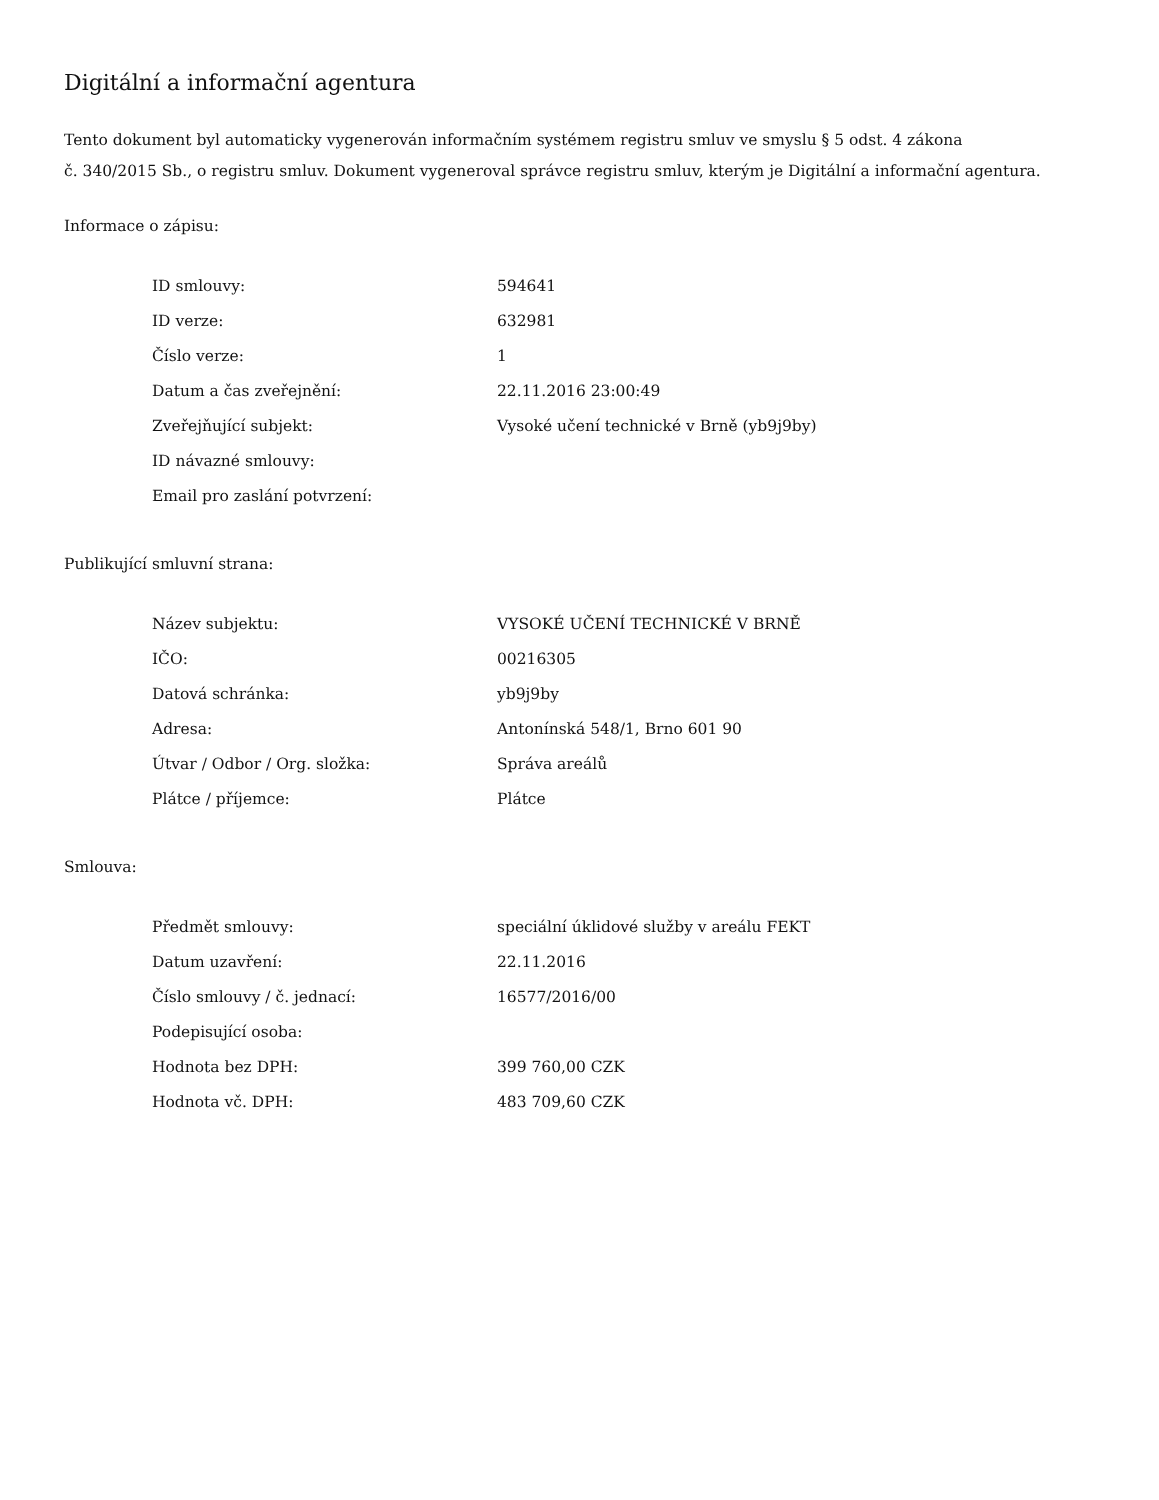Digitální a informační agentura
Tento dokument byl automaticky vygenerován informačním systémem registru smluv ve smyslu § 5 odst. 4 zákona
č. 340/2015 Sb., o registru smluv. Dokument vygeneroval správce registru smluv, kterým je Digitální a informační agentura.
Informace o zápisu:
| ID smlouvy: | 594641 |
| ID verze: | 632981 |
| Číslo verze: | 1 |
| Datum a čas zveřejnění: | 22.11.2016 23:00:49 |
| Zveřejňující subjekt: | Vysoké učení technické v Brně (yb9j9by) |
| ID návazné smlouvy: | |
| Email pro zaslání potvrzení: | |
Publikující smluvní strana:
| Název subjektu: | VYSOKÉ UČENÍ TECHNICKÉ V BRNĚ |
| IČO: | 00216305 |
| Datová schránka: | yb9j9by |
| Adresa: | Antonínská 548/1, Brno 601 90 |
| Útvar / Odbor / Org. složka: | Správa areálů |
| Plátce / příjemce: | Plátce |
Smlouva:
| Předmět smlouvy: | speciální úklidové služby v areálu FEKT |
| Datum uzavření: | 22.11.2016 |
| Číslo smlouvy / č. jednací: | 16577/2016/00 |
| Podepisující osoba: | |
| Hodnota bez DPH: | 399 760,00 CZK |
| Hodnota vč. DPH: | 483 709,60 CZK |